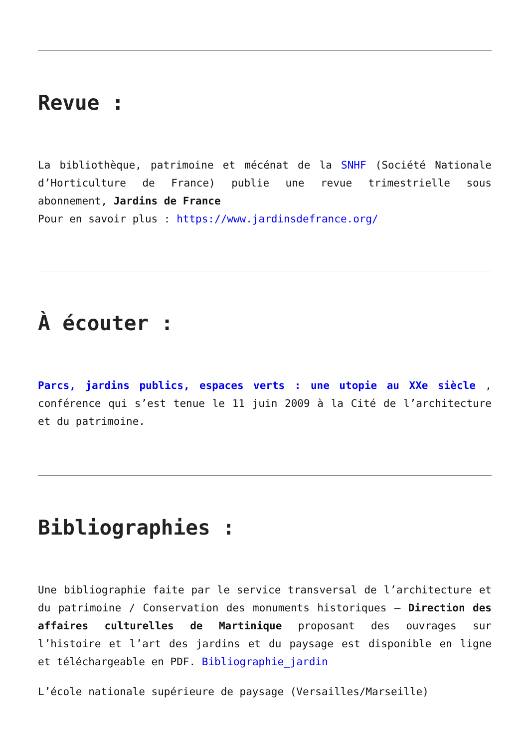Revue :
La bibliothèque, patrimoine et mécénat de la SNHF (Société Nationale d’Horticulture de France) publie une revue trimestrielle sous abonnement, Jardins de France
Pour en savoir plus : https://www.jardinsdefrance.org/
À écouter :
Parcs, jardins publics, espaces verts : une utopie au XXe siècle , conférence qui s’est tenue le 11 juin 2009 à la Cité de l’architecture et du patrimoine.
Bibliographies :
Une bibliographie faite par le service transversal de l’architecture et du patrimoine / Conservation des monuments historiques – Direction des affaires culturelles de Martinique proposant des ouvrages sur l’histoire et l’art des jardins et du paysage est disponible en ligne et téléchargeable en PDF. Bibliographie_jardin
L’école nationale supérieure de paysage (Versailles/Marseille)